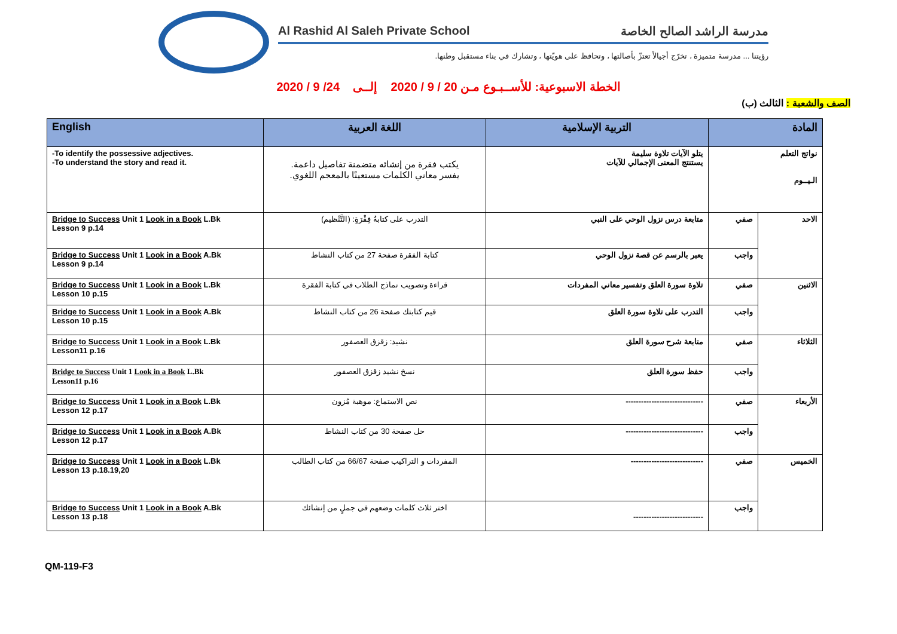Al Rashid Al Saleh Private School مدرسة الراشد الصالح الخاصة
رؤيتنا ... مدرسة متميزة ، تخرّج أجيالاً تعتزّ بأصالتها ، وتحافظ على هويّتها ، وتشارك في بناء مستقبل وطنها.
الخطة الاسبوعية: للأســبـوع مـن 20 / 9 / 2020 إلــى 24/ 9 / 2020
الصف والشعبة : الثالث (ب)
| English | اللغة العربية | التربية الإسلامية | المادة | |
| --- | --- | --- | --- | --- |
| -To identify the possessive adjectives. -To understand the story and read it. | يكتب فقرة من إنشائه متضمنة تفاصيل داعمة. يفسر معاني الكلمات مستعينًا بالمعجم اللغوي. | يتلو الآيات تلاوة سليمة يستنتج المعنى الإجمالي للآيات | نواتج التعلم الـيــوم | |
| Bridge to Success Unit 1 Look in a Book L.Bk Lesson 9 p.14 | التدرب على كتابةُ فِقْرَةٍ: (التَّنْظيم) | متابعة درس نزول الوحي على النبي | صفي | الاحد |
| Bridge to Success Unit 1 Look in a Book A.Bk Lesson 9 p.14 | كتابة الفقرة صفحة 27 من كتاب النشاط | يعبر بالرسم عن قصة نزول الوحي | واجب | |
| Bridge to Success Unit 1 Look in a Book L.Bk Lesson 10 p.15 | قراءة وتصويب نماذج الطلاب في كتابة الفقرة | تلاوة سورة العلق وتفسير معاني المفردات | صفي | الاثنين |
| Bridge to Success Unit 1 Look in a Book A.Bk Lesson 10 p.15 | قيم كتابتك صفحة 26 من كتاب النشاط | التدرب على تلاوة سورة العلق | واجب | |
| Bridge to Success Unit 1 Look in a Book L.Bk Lesson11 p.16 | نشيد: زقزق العصفور | متابعة شرح سورة العلق | صفي | الثلاثاء |
| Bridge to Success Unit 1 Look in a Book L.Bk Lesson11 p.16 | نسخ نشيد زقزق العصفور | حفظ سورة العلق | واجب | |
| Bridge to Success Unit 1 Look in a Book L.Bk Lesson 12 p.17 | نص الاستماع: موهبة مُزون | ------------------------------ | صفي | الأربعاء |
| Bridge to Success Unit 1 Look in a Book A.Bk Lesson 12 p.17 | حل صفحة 30 من كتاب النشاط | ------------------------------ | واجب | |
| Bridge to Success Unit 1 Look in a Book L.Bk Lesson 13 p.18.19,20 | المفردات و التراكيب صفحة 66/67 من كتاب الطالب | ---------------------------- | صفي | الخميس |
| Bridge to Success Unit 1 Look in a Book A.Bk Lesson 13 p.18 | اختر ثلاث كلمات وضعهم في جملٍ من إنشائك | --------------------------- | واجب | |
QM-119-F3